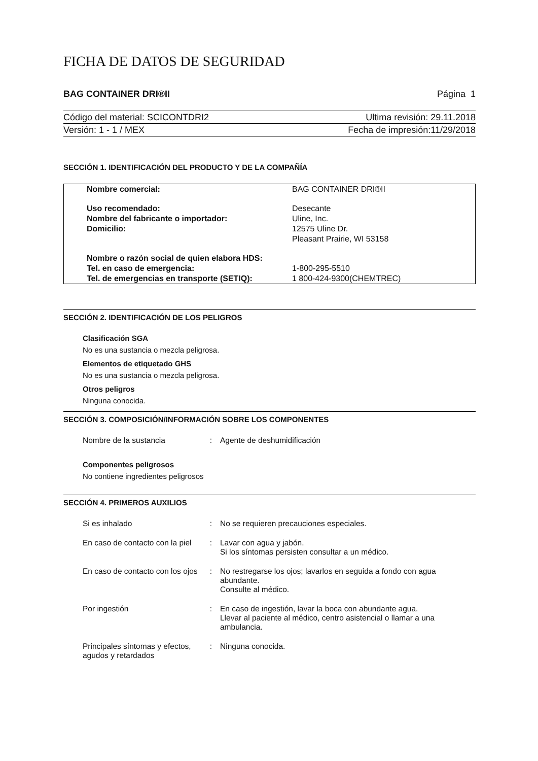FICHA DE DATOS DE SEGURIDAD
BAG CONTAINER DRI®II Página 1
Código del material: SCICONTDRI2 Ultima revisión: 29.11.2018
Versión: 1 - 1 / MEX Fecha de impresión:11/29/2018
SECCIÓN 1. IDENTIFICACIÓN DEL PRODUCTO Y DE LA COMPAÑÍA
| Nombre comercial: | BAG CONTAINER DRI®II |
| Uso recomendado: | Desecante |
| Nombre del fabricante o importador: | Uline, Inc. |
| Domicilio: | 12575 Uline Dr. |
| | Pleasant Prairie, WI 53158 |
| Nombre o razón social de quien elabora HDS: | |
| Tel. en caso de emergencia: | 1-800-295-5510 |
| Tel. de emergencias en transporte (SETIQ): | 1 800-424-9300(CHEMTREC) |
SECCIÓN 2. IDENTIFICACIÓN DE LOS PELIGROS
Clasificación SGA
No es una sustancia o mezcla peligrosa.
Elementos de etiquetado GHS
No es una sustancia o mezcla peligrosa.
Otros peligros
Ninguna conocida.
SECCIÓN 3. COMPOSICIÓN/INFORMACIÓN SOBRE LOS COMPONENTES
| Nombre de la sustancia | : | Agente de deshumidificación |
Componentes peligrosos
No contiene ingredientes peligrosos
SECCIÓN 4. PRIMEROS AUXILIOS
| Si es inhalado | : | No se requieren precauciones especiales. |
| En caso de contacto con la piel | : | Lavar con agua y jabón. Si los síntomas persisten consultar a un médico. |
| En caso de contacto con los ojos | : | No restregarse los ojos; lavarlos en seguida a fondo con agua abundante. Consulte al médico. |
| Por ingestión | : | En caso de ingestión, lavar la boca con abundante agua. Llevar al paciente al médico, centro asistencial o llamar a una ambulancia. |
| Principales síntomas y efectos, agudos y retardados | : | Ninguna conocida. |